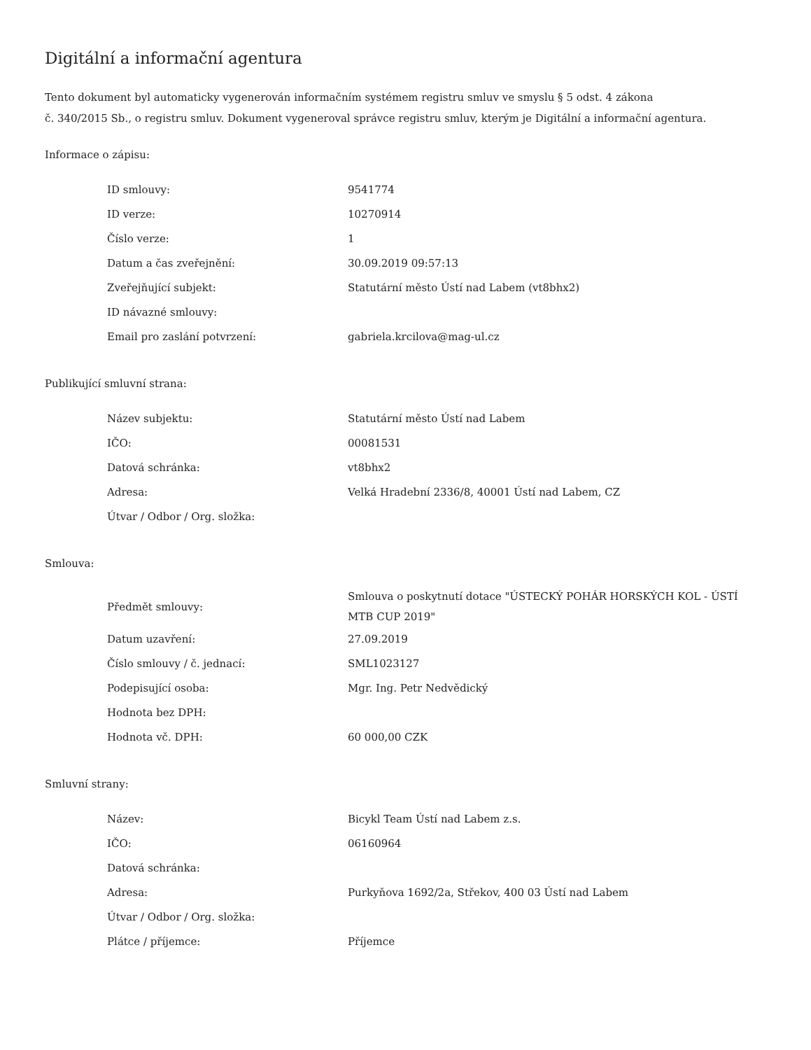Digitální a informační agentura
Tento dokument byl automaticky vygenerován informačním systémem registru smluv ve smyslu § 5 odst. 4 zákona
č. 340/2015 Sb., o registru smluv. Dokument vygeneroval správce registru smluv, kterým je Digitální a informační agentura.
Informace o zápisu:
| ID smlouvy: | 9541774 |
| ID verze: | 10270914 |
| Číslo verze: | 1 |
| Datum a čas zveřejnění: | 30.09.2019 09:57:13 |
| Zveřejňující subjekt: | Statutární město Ústí nad Labem (vt8bhx2) |
| ID návazné smlouvy: | |
| Email pro zaslání potvrzení: | gabriela.krcilova@mag-ul.cz |
Publikující smluvní strana:
| Název subjektu: | Statutární město Ústí nad Labem |
| IČO: | 00081531 |
| Datová schránka: | vt8bhx2 |
| Adresa: | Velká Hradební 2336/8, 40001 Ústí nad Labem, CZ |
| Útvar / Odbor / Org. složka: | |
Smlouva:
| Předmět smlouvy: | Smlouva o poskytnutí dotace "ÚSTECKÝ POHÁR HORSKÝCH KOL - ÚSTÍ MTB CUP 2019" |
| Datum uzavření: | 27.09.2019 |
| Číslo smlouvy / č. jednací: | SML1023127 |
| Podepisující osoba: | Mgr. Ing. Petr Nedvědický |
| Hodnota bez DPH: | |
| Hodnota vč. DPH: | 60 000,00 CZK |
Smluvní strany:
| Název: | Bicykl Team Ústí nad Labem z.s. |
| IČO: | 06160964 |
| Datová schránka: | |
| Adresa: | Purkyňova 1692/2a, Střekov, 400 03 Ústí nad Labem |
| Útvar / Odbor / Org. složka: | |
| Plátce / příjemce: | Příjemce |